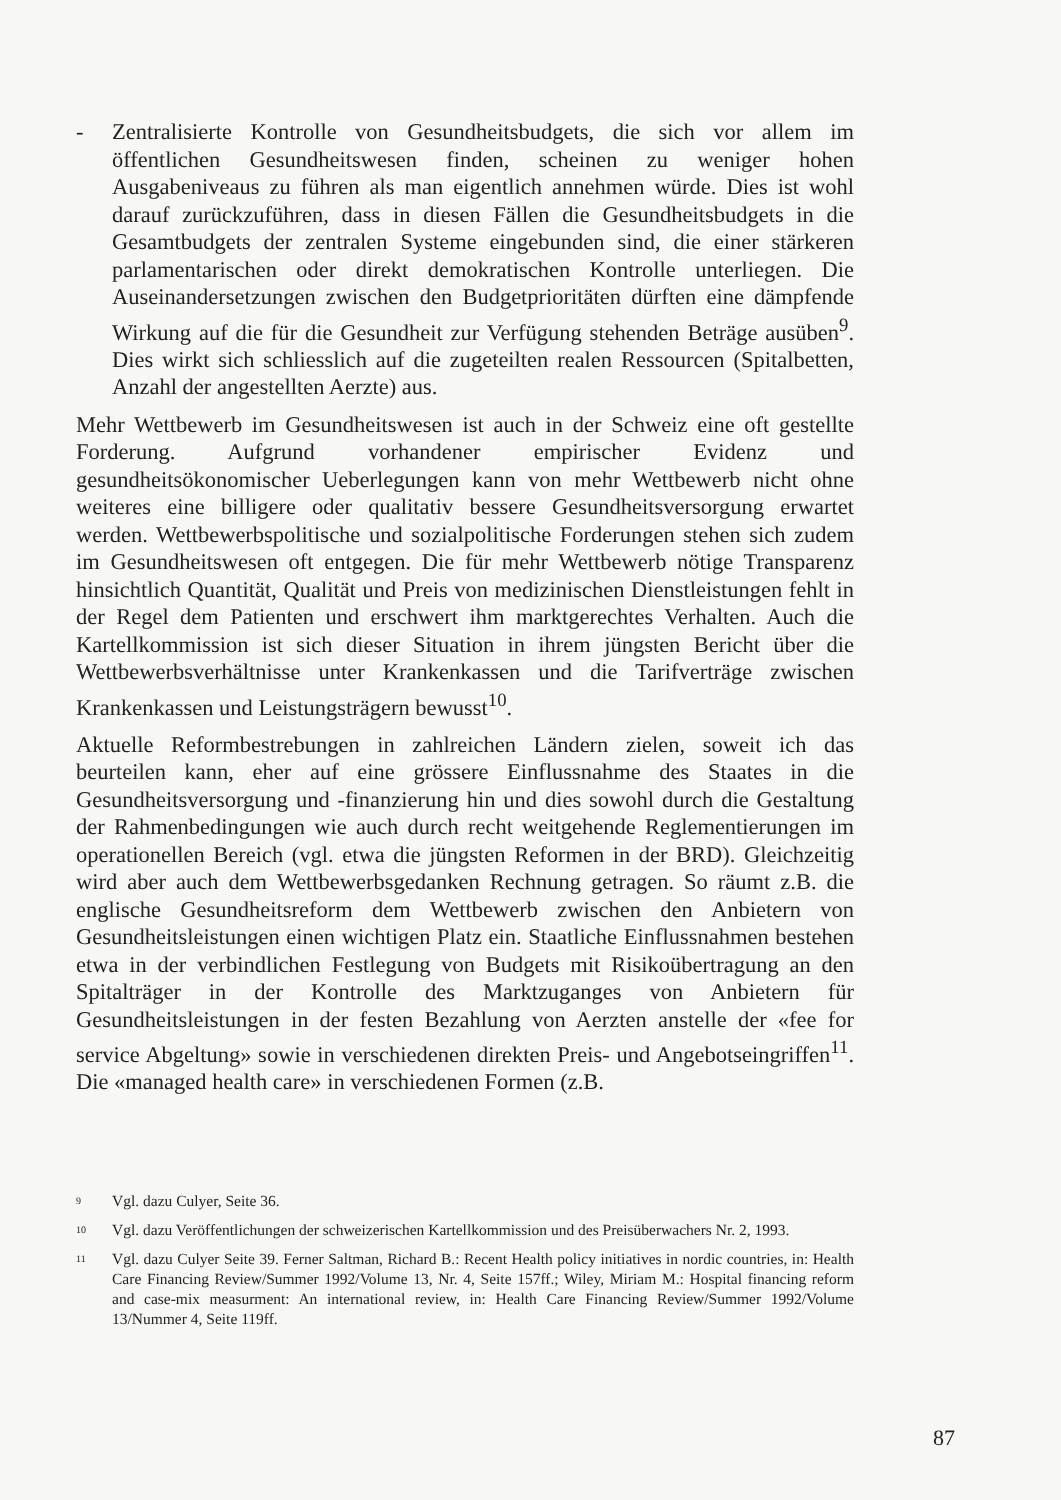- Zentralisierte Kontrolle von Gesundheitsbudgets, die sich vor allem im öffentlichen Gesundheitswesen finden, scheinen zu weniger hohen Ausgabeniveaus zu führen als man eigentlich annehmen würde. Dies ist wohl darauf zurückzuführen, dass in diesen Fällen die Gesundheitsbudgets in die Gesamtbudgets der zentralen Systeme eingebunden sind, die einer stärkeren parlamentarischen oder direkt demokratischen Kontrolle unterliegen. Die Auseinandersetzungen zwischen den Budgetprioritäten dürften eine dämpfende Wirkung auf die für die Gesundheit zur Verfügung stehenden Beträge ausüben<sup>9</sup>. Dies wirkt sich schliesslich auf die zugeteilten realen Ressourcen (Spitalbetten, Anzahl der angestellten Aerzte) aus.
Mehr Wettbewerb im Gesundheitswesen ist auch in der Schweiz eine oft gestellte Forderung. Aufgrund vorhandener empirischer Evidenz und gesundheitsökonomischer Ueberlegungen kann von mehr Wettbewerb nicht ohne weiteres eine billigere oder qualitativ bessere Gesundheitsversorgung erwartet werden. Wettbewerbspolitische und sozialpolitische Forderungen stehen sich zudem im Gesundheitswesen oft entgegen. Die für mehr Wettbewerb nötige Transparenz hinsichtlich Quantität, Qualität und Preis von medizinischen Dienstleistungen fehlt in der Regel dem Patienten und erschwert ihm marktgerechtes Verhalten. Auch die Kartellkommission ist sich dieser Situation in ihrem jüngsten Bericht über die Wettbewerbsverhältnisse unter Krankenkassen und die Tarifverträge zwischen Krankenkassen und Leistungsträgern bewusst<sup>10</sup>.
Aktuelle Reformbestrebungen in zahlreichen Ländern zielen, soweit ich das beurteilen kann, eher auf eine grössere Einflussnahme des Staates in die Gesundheitsversorgung und -finanzierung hin und dies sowohl durch die Gestaltung der Rahmenbedingungen wie auch durch recht weitgehende Reglementierungen im operationellen Bereich (vgl. etwa die jüngsten Reformen in der BRD). Gleichzeitig wird aber auch dem Wettbewerbsgedanken Rechnung getragen. So räumt z.B. die englische Gesundheitsreform dem Wettbewerb zwischen den Anbietern von Gesundheitsleistungen einen wichtigen Platz ein. Staatliche Einflussnahmen bestehen etwa in der verbindlichen Festlegung von Budgets mit Risikoübertragung an den Spitalträger in der Kontrolle des Marktzuganges von Anbietern für Gesundheitsleistungen in der festen Bezahlung von Aerzten anstelle der «fee for service Abgeltung» sowie in verschiedenen direkten Preis- und Angebotseingriffen<sup>11</sup>. Die «managed health care» in verschiedenen Formen (z.B.
<sup>9</sup> Vgl. dazu Culyer, Seite 36.
<sup>10</sup> Vgl. dazu Veröffentlichungen der schweizerischen Kartellkommission und des Preisüberwachers Nr. 2, 1993.
<sup>11</sup> Vgl. dazu Culyer Seite 39. Ferner Saltman, Richard B.: Recent Health policy initiatives in nordic countries, in: Health Care Financing Review/Summer 1992/Volume 13, Nr. 4, Seite 157ff.; Wiley, Miriam M.: Hospital financing reform and case-mix measurment: An international review, in: Health Care Financing Review/Summer 1992/Volume 13/Nummer 4, Seite 119ff.
87